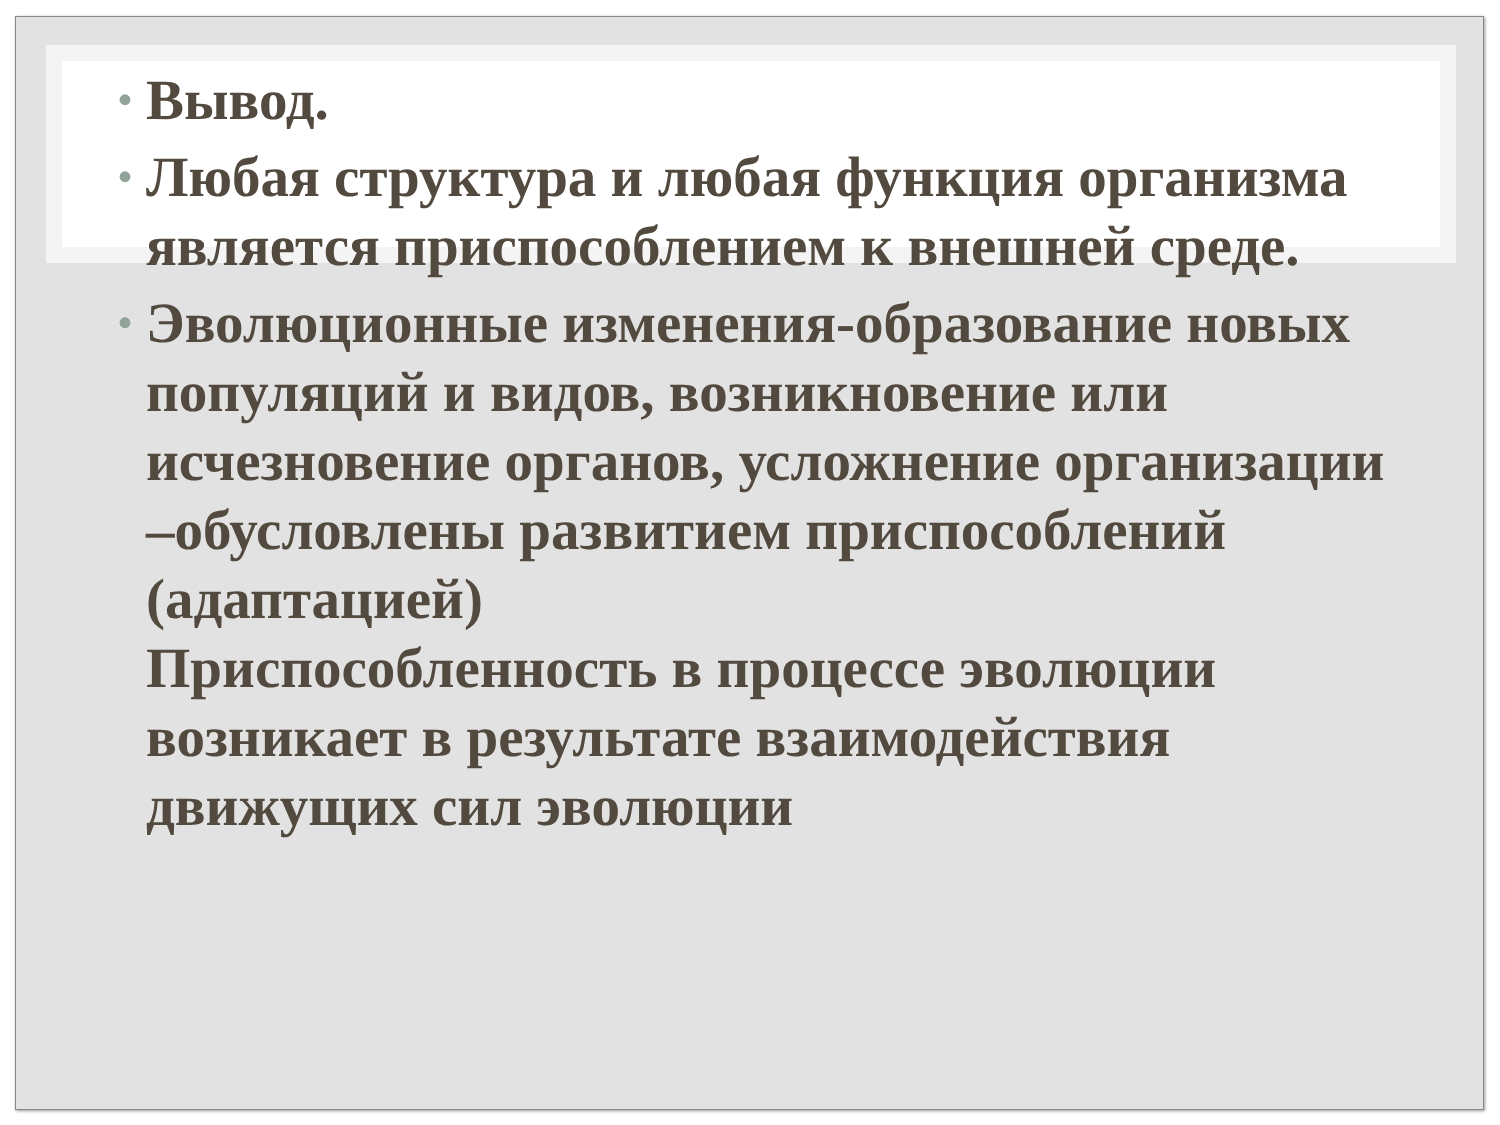• Вывод.
• Любая структура и любая функция организма является приспособлением к внешней среде.
• Эволюционные изменения-образование новых популяций и видов, возникновение или исчезновение органов, усложнение организации –обусловлены развитием приспособлений (адаптацией)
Приспособленность в процессе эволюции возникает в результате взаимодействия движущих сил эволюции